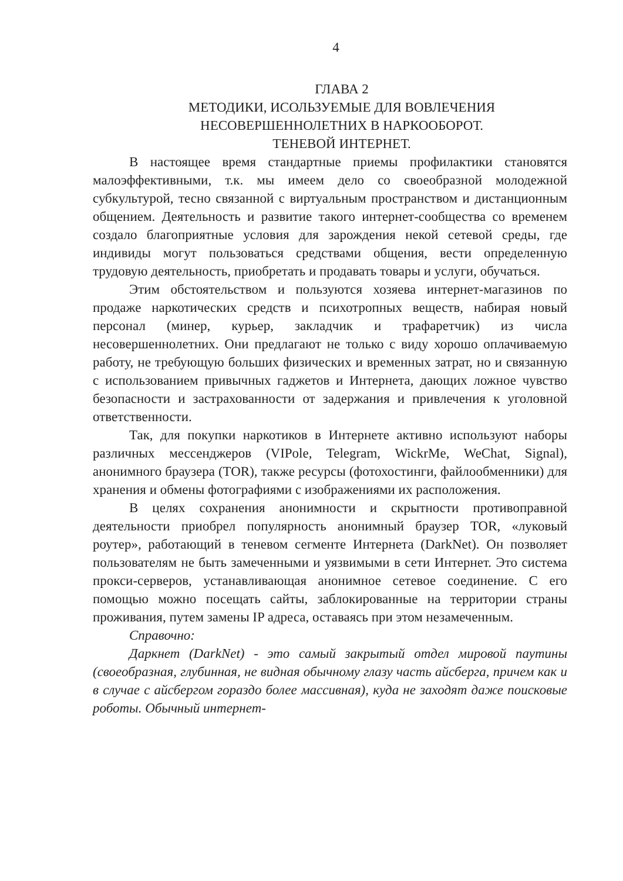4
ГЛАВА 2
МЕТОДИКИ, ИСОЛЬЗУЕМЫЕ ДЛЯ ВОВЛЕЧЕНИЯ
НЕСОВЕРШЕННОЛЕТНИХ В НАРКООБОРОТ.
ТЕНЕВОЙ ИНТЕРНЕТ.
В настоящее время стандартные приемы профилактики становятся малоэффективными, т.к. мы имеем дело со своеобразной молодежной субкультурой, тесно связанной с виртуальным пространством и дистанционным общением. Деятельность и развитие такого интернет-сообщества со временем создало благоприятные условия для зарождения некой сетевой среды, где индивиды могут пользоваться средствами общения, вести определенную трудовую деятельность, приобретать и продавать товары и услуги, обучаться.
Этим обстоятельством и пользуются хозяева интернет-магазинов по продаже наркотических средств и психотропных веществ, набирая новый персонал (минер, курьер, закладчик и трафаретчик) из числа несовершеннолетних. Они предлагают не только с виду хорошо оплачиваемую работу, не требующую больших физических и временных затрат, но и связанную с использованием привычных гаджетов и Интернета, дающих ложное чувство безопасности и застрахованности от задержания и привлечения к уголовной ответственности.
Так, для покупки наркотиков в Интернете активно используют наборы различных мессенджеров (VIPole, Telegram, WickrMe, WeChat, Signal), анонимного браузера (TOR), также ресурсы (фотохостинги, файлообменники) для хранения и обмены фотографиями с изображениями их расположения.
В целях сохранения анонимности и скрытности противоправной деятельности приобрел популярность анонимный браузер TOR, «луковый роутер», работающий в теневом сегменте Интернета (DarkNet). Он позволяет пользователям не быть замеченными и уязвимыми в сети Интернет. Это система прокси-серверов, устанавливающая анонимное сетевое соединение. С его помощью можно посещать сайты, заблокированные на территории страны проживания, путем замены IP адреса, оставаясь при этом незамеченным.
Справочно:
Даркнет (DarkNet) - это самый закрытый отдел мировой паутины (своеобразная, глубинная, не видная обычному глазу часть айсберга, причем как и в случае с айсбергом гораздо более массивная), куда не заходят даже поисковые роботы. Обычный интернет-